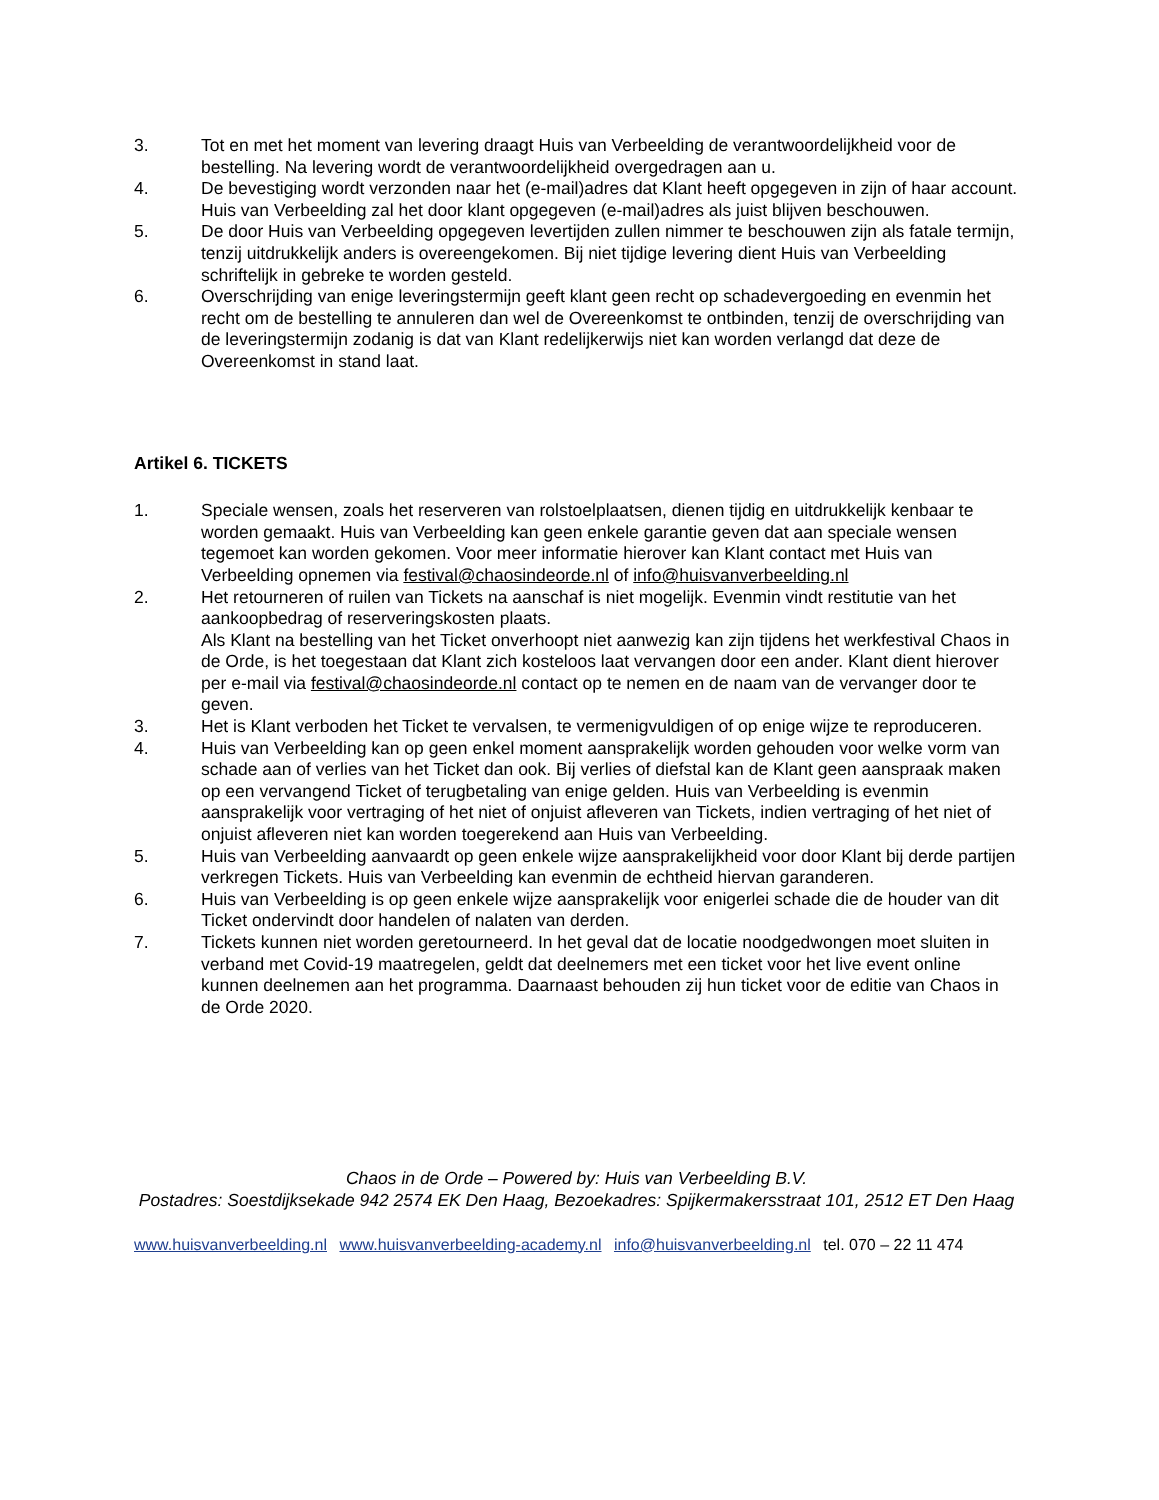3. Tot en met het moment van levering draagt Huis van Verbeelding de verantwoordelijkheid voor de bestelling. Na levering wordt de verantwoordelijkheid overgedragen aan u.
4. De bevestiging wordt verzonden naar het (e-mail)adres dat Klant heeft opgegeven in zijn of haar account. Huis van Verbeelding zal het door klant opgegeven (e-mail)adres als juist blijven beschouwen.
5. De door Huis van Verbeelding opgegeven levertijden zullen nimmer te beschouwen zijn als fatale termijn, tenzij uitdrukkelijk anders is overeengekomen. Bij niet tijdige levering dient Huis van Verbeelding schriftelijk in gebreke te worden gesteld.
6. Overschrijding van enige leveringstermijn geeft klant geen recht op schadevergoeding en evenmin het recht om de bestelling te annuleren dan wel de Overeenkomst te ontbinden, tenzij de overschrijding van de leveringstermijn zodanig is dat van Klant redelijkerwijs niet kan worden verlangd dat deze de Overeenkomst in stand laat.
Artikel 6. TICKETS
1. Speciale wensen, zoals het reserveren van rolstoelplaatsen, dienen tijdig en uitdrukkelijk kenbaar te worden gemaakt. Huis van Verbeelding kan geen enkele garantie geven dat aan speciale wensen tegemoet kan worden gekomen. Voor meer informatie hierover kan Klant contact met Huis van Verbeelding opnemen via festival@chaosindeorde.nl of info@huisvanverbeelding.nl
2. Het retourneren of ruilen van Tickets na aanschaf is niet mogelijk. Evenmin vindt restitutie van het aankoopbedrag of reserveringskosten plaats.
Als Klant na bestelling van het Ticket onverhoopt niet aanwezig kan zijn tijdens het werkfestival Chaos in de Orde, is het toegestaan dat Klant zich kosteloos laat vervangen door een ander. Klant dient hierover per e-mail via festival@chaosindeorde.nl contact op te nemen en de naam van de vervanger door te geven.
3. Het is Klant verboden het Ticket te vervalsen, te vermenigvuldigen of op enige wijze te reproduceren.
4. Huis van Verbeelding kan op geen enkel moment aansprakelijk worden gehouden voor welke vorm van schade aan of verlies van het Ticket dan ook. Bij verlies of diefstal kan de Klant geen aanspraak maken op een vervangend Ticket of terugbetaling van enige gelden. Huis van Verbeelding is evenmin aansprakelijk voor vertraging of het niet of onjuist afleveren van Tickets, indien vertraging of het niet of onjuist afleveren niet kan worden toegerekend aan Huis van Verbeelding.
5. Huis van Verbeelding aanvaardt op geen enkele wijze aansprakelijkheid voor door Klant bij derde partijen verkregen Tickets. Huis van Verbeelding kan evenmin de echtheid hiervan garanderen.
6. Huis van Verbeelding is op geen enkele wijze aansprakelijk voor enigerlei schade die de houder van dit Ticket ondervindt door handelen of nalaten van derden.
7. Tickets kunnen niet worden geretourneerd. In het geval dat de locatie noodgedwongen moet sluiten in verband met Covid-19 maatregelen, geldt dat deelnemers met een ticket voor het live event online kunnen deelnemen aan het programma. Daarnaast behouden zij hun ticket voor de editie van Chaos in de Orde 2020.
Chaos in de Orde – Powered by: Huis van Verbeelding B.V.
Postadres: Soestdijksekade 942 2574 EK Den Haag, Bezoekadres: Spijkermakersstraat 101, 2512 ET Den Haag
www.huisvanverbeelding.nl www.huisvanverbeelding-academy.nl info@huisvanverbeelding.nl tel. 070 – 22 11 474